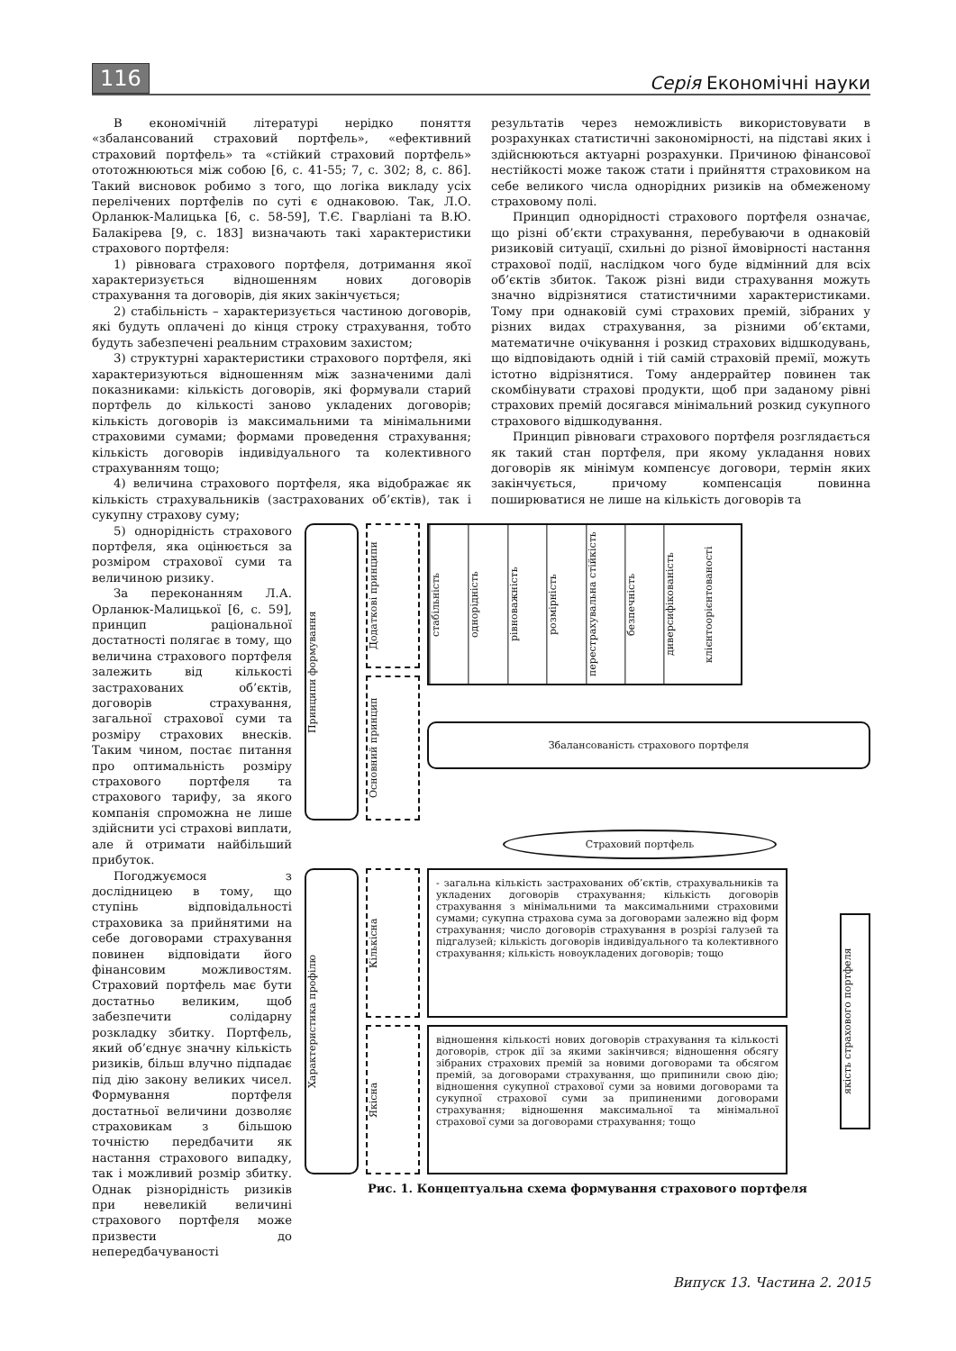116 Серія Економічні науки
В економічній літературі нерідко поняття «збалансований страховий портфель», «ефективний страховий портфель» та «стійкий страховий портфель» ототожнюються між собою [6, с. 41-55; 7, с. 302; 8, с. 86]. Такий висновок робимо з того, що логіка викладу усіх перелічених портфелів по суті є однаковою. Так, Л.О. Орланюк-Малицька [6, с. 58-59], Т.Є. Гварліані та В.Ю. Балакірева [9, с. 183] визначають такі характеристики страхового портфеля:
1) рівновага страхового портфеля, дотримання якої характеризується відношенням нових договорів страхування та договорів, дія яких закінчується;
2) стабільність – характеризується частиною договорів, які будуть оплачені до кінця строку страхування, тобто будуть забезпечені реальним страховим захистом;
3) структурні характеристики страхового портфеля, які характеризуються відношенням між зазначеними далі показниками: кількість договорів, які формували старий портфель до кількості заново укладених договорів; кількість договорів із максимальними та мінімальними страховими сумами; формами проведення страхування; кількість договорів індивідуального та колективного страхуванням тощо;
4) величина страхового портфеля, яка відображає як кількість страхувальників (застрахованих об’єктів), так і сукупну страхову суму;
результатів через неможливість використовувати в розрахунках статистичні закономірності, на підставі яких і здійснюються актуарні розрахунки. Причиною фінансової нестійкості може також стати і прийняття страховиком на себе великого числа однорідних ризиків на обмеженому страховому полі.
Принцип однорідності страхового портфеля означає, що різні об’єкти страхування, перебуваючи в однаковій ризиковій ситуації, схильні до різної ймовірності настання страхової події, наслідком чого буде відмінний для всіх об’єктів збиток. Також різні види страхування можуть значно відрізнятися статистичними характеристиками. Тому при однаковій сумі страхових премій, зібраних у різних видах страхування, за різними об’єктами, математичне очікування і розкид страхових відшкодувань, що відповідають одній і тій самій страховій премії, можуть істотно відрізнятися. Тому андеррайтер повинен так скомбінувати страхові продукти, щоб при заданому рівні страхових премій досягався мінімальний розкид сукупного страхового відшкодування.
Принцип рівноваги страхового портфеля розглядається як такий стан портфеля, при якому укладання нових договорів як мінімум компенсує договори, термін яких закінчується, причому компенсація повинна поширюватися не лише на кількість договорів та
5) однорідність страхового портфеля, яка оцінюється за розміром страхової суми та величиною ризику.
За переконанням Л.А. Орланюк-Малицької [6, с. 59], принцип раціональної достатності полягає в тому, що величина страхового портфеля залежить від кількості застрахованих об’єктів, договорів страхування, загальної страхової суми та розміру страхових внесків. Таким чином, постає питання про оптимальність розміру страхового портфеля та страхового тарифу, за якого компанія спроможна не лише здійснити усі страхові виплати, але й отримати найбільший прибуток.
Погоджуємося з дослідницею в тому, що ступінь відповідальності страховика за прийнятими на себе договорами страхування повинен відповідати його фінансовим можливостям. Страховий портфель має бути достатньо великим, щоб забезпечити солідарну розкладку збитку. Портфель, який об’єднує значну кількість ризиків, більш влучно підпадає під дію закону великих чисел. Формування портфеля достатньої величини дозволяє страховикам з більшою точністю передбачити як настання страхового випадку, так і можливий розмір збитку. Однак різнорідність ризиків при невеликій величині страхового портфеля може призвести до непередбачуваності
Принципи формування
Додаткові принципи
Основний принцип
стабільність
однорідність
рівноважність
розмірність
перестрахувальна стійкість
безпечність
диверсифікованість
клієнтоорієнтованості
Збалансованість страхового портфеля
Страховий портфель
Характеристика профілю
Кількісна
Якісна
- загальна кількість застрахованих об’єктів, страхувальників та укладених договорів страхування; кількість договорів страхування з мінімальними та максимальними страховими сумами; сукупна страхова сума за договорами залежно від форм страхування; число договорів страхування в розрізі галузей та підгалузей; кількість договорів індивідуального та колективного страхування; кількість новоукладених договорів; тощо
відношення кількості нових договорів страхування та кількості договорів, строк дії за якими закінчився; відношення обсягу зібраних страхових премій за новими договорами та обсягом премій, за договорами страхування, що припинили свою дію; відношення сукупної страхової суми за новими договорами та сукупної страхової суми за припиненими договорами страхування; відношення максимальної та мінімальної страхової суми за договорами страхування; тощо
якість страхового портфеля
Рис. 1. Концептуальна схема формування страхового портфеля
Випуск 13. Частина 2. 2015